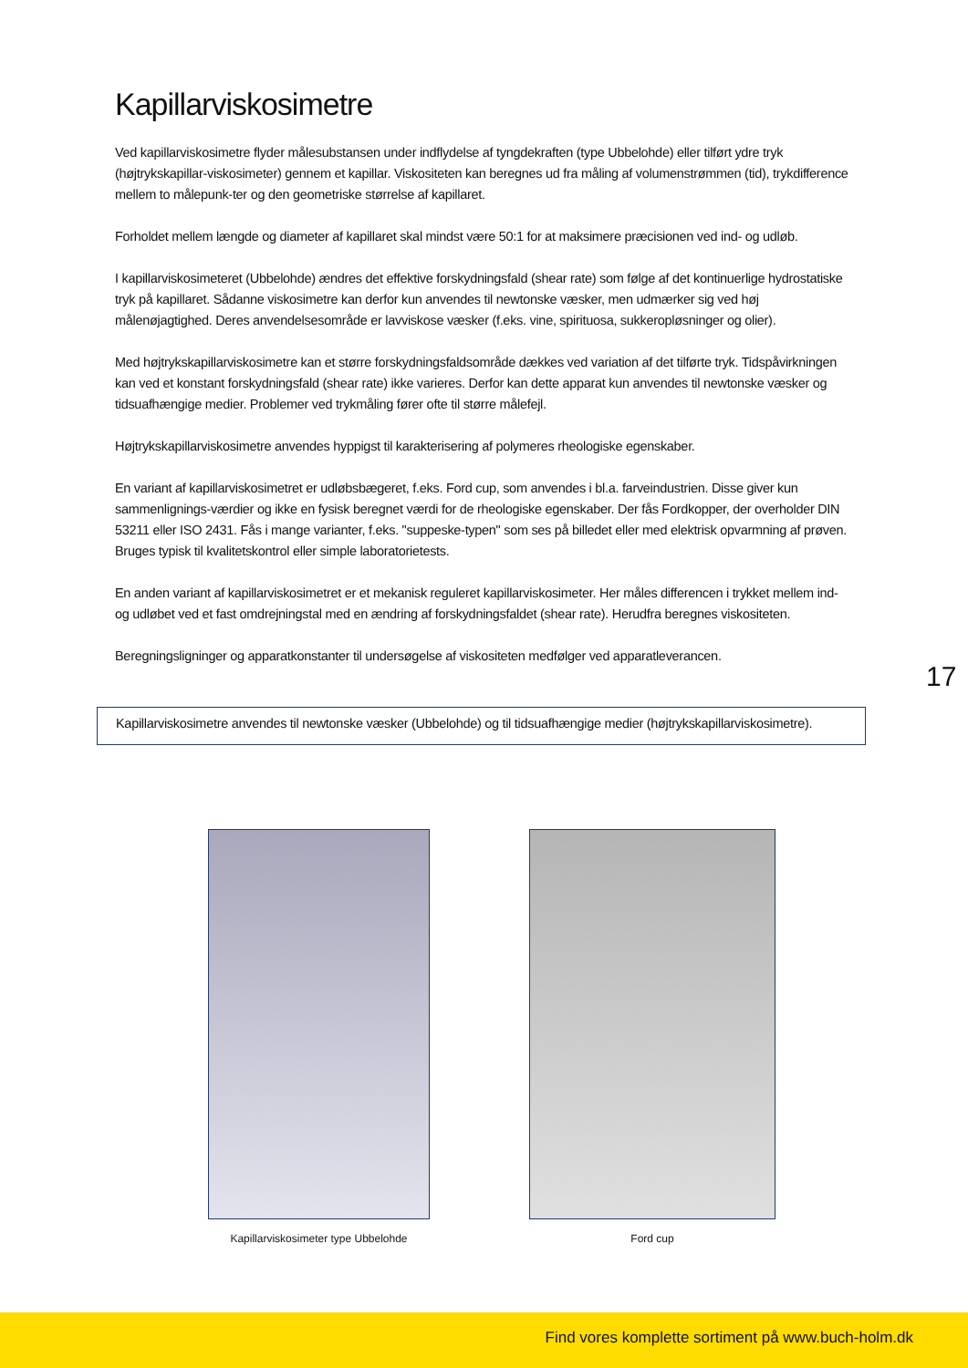Kapillarviskosimetre
Ved kapillarviskosimetre flyder målesubstansen under indflydelse af tyngdekraften (type Ubbelohde) eller tilført ydre tryk (højtrykskapillar-viskosimeter) gennem et kapillar. Viskositeten kan beregnes ud fra måling af volumenstrømmen (tid), trykdifference mellem to målepunk-ter og den geometriske størrelse af kapillaret.
Forholdet mellem længde og diameter af kapillaret skal mindst være 50:1 for at maksimere præcisionen ved ind- og udløb.
I kapillarviskosimeteret (Ubbelohde) ændres det effektive forskydningsfald (shear rate) som følge af det kontinuerlige hydrostatiske tryk på kapillaret. Sådanne viskosimetre kan derfor kun anvendes til newtonske væsker, men udmærker sig ved høj målenøjagtighed. Deres anvendelsesområde er lavviskose væsker (f.eks. vine, spirituosa, sukkeropløsninger og olier).
Med højtrykskapillarviskosimetre kan et større forskydningsfaldsområde dækkes ved variation af det tilførte tryk. Tidspåvirkningen kan ved et konstant forskydningsfald (shear rate) ikke varieres. Derfor kan dette apparat kun anvendes til newtonske væsker og tidsuafhængige medier. Problemer ved trykmåling fører ofte til større målefejl.
Højtrykskapillarviskosimetre anvendes hyppigst til karakterisering af polymeres rheologiske egenskaber.
En variant af kapillarviskosimetret er udløbsbægeret, f.eks. Ford cup, som anvendes i bl.a. farveindustrien. Disse giver kun sammenlignings-værdier og ikke en fysisk beregnet værdi for de rheologiske egenskaber. Der fås Fordkopper, der overholder DIN 53211 eller ISO 2431. Fås i mange varianter, f.eks. "suppeske-typen" som ses på billedet eller med elektrisk opvarmning af prøven. Bruges typisk til kvalitetskontrol eller simple laboratorietests.
En anden variant af kapillarviskosimetret er et mekanisk reguleret kapillarviskosimeter. Her måles differencen i trykket mellem ind- og udløbet ved et fast omdrejningstal med en ændring af forskydningsfaldet (shear rate). Herudfra beregnes viskositeten.
Beregningsligninger og apparatkonstanter til undersøgelse af viskositeten medfølger ved apparatleverancen.
17
Kapillarviskosimetre anvendes til newtonske væsker (Ubbelohde) og til tidsuafhængige medier (højtrykskapillarviskosimetre).
Kapillarviskosimeter type Ubbelohde
Ford cup
Find vores komplette sortiment på www.buch-holm.dk